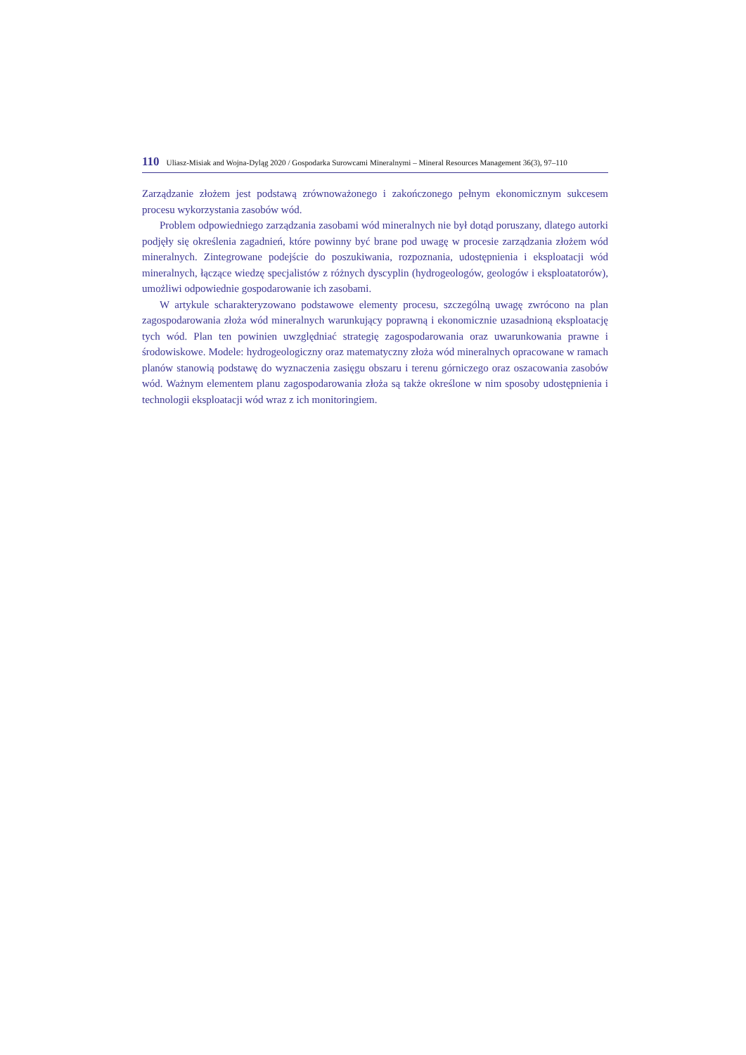110 Uliasz-Misiak and Wojna-Dyląg 2020 / Gospodarka Surowcami Mineralnymi – Mineral Resources Management 36(3), 97–110
Zarządzanie złożem jest podstawą zrównoważonego i zakończonego pełnym ekonomicznym sukcesem procesu wykorzystania zasobów wód.
Problem odpowiedniego zarządzania zasobami wód mineralnych nie był dotąd poruszany, dlatego autorki podjęły się określenia zagadnień, które powinny być brane pod uwagę w procesie zarządzania złożem wód mineralnych. Zintegrowane podejście do poszukiwania, rozpoznania, udostępnienia i eksploatacji wód mineralnych, łączące wiedzę specjalistów z różnych dyscyplin (hydrogeologów, geologów i eksploatatorów), umożliwi odpowiednie gospodarowanie ich zasobami.
W artykule scharakteryzowano podstawowe elementy procesu, szczególną uwagę zwrócono na plan zagospodarowania złoża wód mineralnych warunkujący poprawną i ekonomicznie uzasadnioną eksploatację tych wód. Plan ten powinien uwzględniać strategię zagospodarowania oraz uwarunkowania prawne i środowiskowe. Modele: hydrogeologiczny oraz matematyczny złoża wód mineralnych opracowane w ramach planów stanowią podstawę do wyznaczenia zasięgu obszaru i terenu górniczego oraz oszacowania zasobów wód. Ważnym elementem planu zagospodarowania złoża są także określone w nim sposoby udostępnienia i technologii eksploatacji wód wraz z ich monitoringiem.